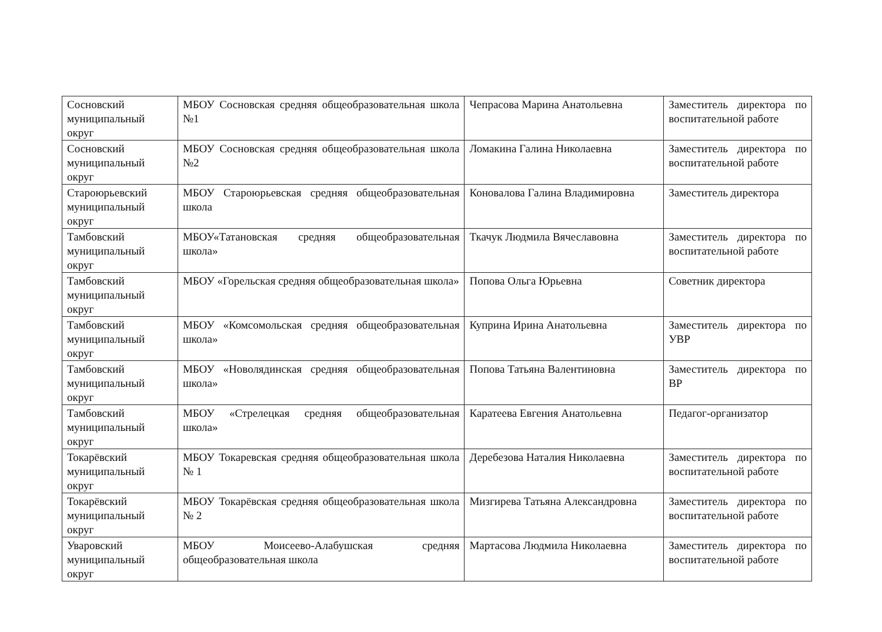| Сосновский муниципальный округ | МБОУ Сосновская средняя общеобразовательная школа №1 | Чепрасова Марина Анатольевна | Заместитель директора по воспитательной работе |
| Сосновский муниципальный округ | МБОУ Сосновская средняя общеобразовательная школа №2 | Ломакина Галина Николаевна | Заместитель директора по воспитательной работе |
| Староюрьевский муниципальный округ | МБОУ Староюрьевская средняя общеобразовательная школа | Коновалова Галина Владимировна | Заместитель директора |
| Тамбовский муниципальный округ | МБОУ«Татановская средняя общеобразовательная школа» | Ткачук Людмила Вячеславовна | Заместитель директора по воспитательной работе |
| Тамбовский муниципальный округ | МБОУ «Горельская средняя общеобразовательная школа» | Попова Ольга Юрьевна | Советник директора |
| Тамбовский муниципальный округ | МБОУ «Комсомольская средняя общеобразовательная школа» | Куприна Ирина Анатольевна | Заместитель директора по УВР |
| Тамбовский муниципальный округ | МБОУ «Новолядинская средняя общеобразовательная школа» | Попова Татьяна Валентиновна | Заместитель директора по ВР |
| Тамбовский муниципальный округ | МБОУ «Стрелецкая средняя общеобразовательная школа» | Каратеева Евгения Анатольевна | Педагог-организатор |
| Токарёвский муниципальный округ | МБОУ Токаревская средняя общеобразовательная школа № 1 | Деребезова Наталия Николаевна | Заместитель директора по воспитательной работе |
| Токарёвский муниципальный округ | МБОУ Токарёвская средняя общеобразовательная школа № 2 | Мизгирева Татьяна Александровна | Заместитель директора по воспитательной работе |
| Уваровский муниципальный округ | МБОУ Моисеево-Алабушская средняя общеобразовательная школа | Мартасова Людмила Николаевна | Заместитель директора по воспитательной работе |